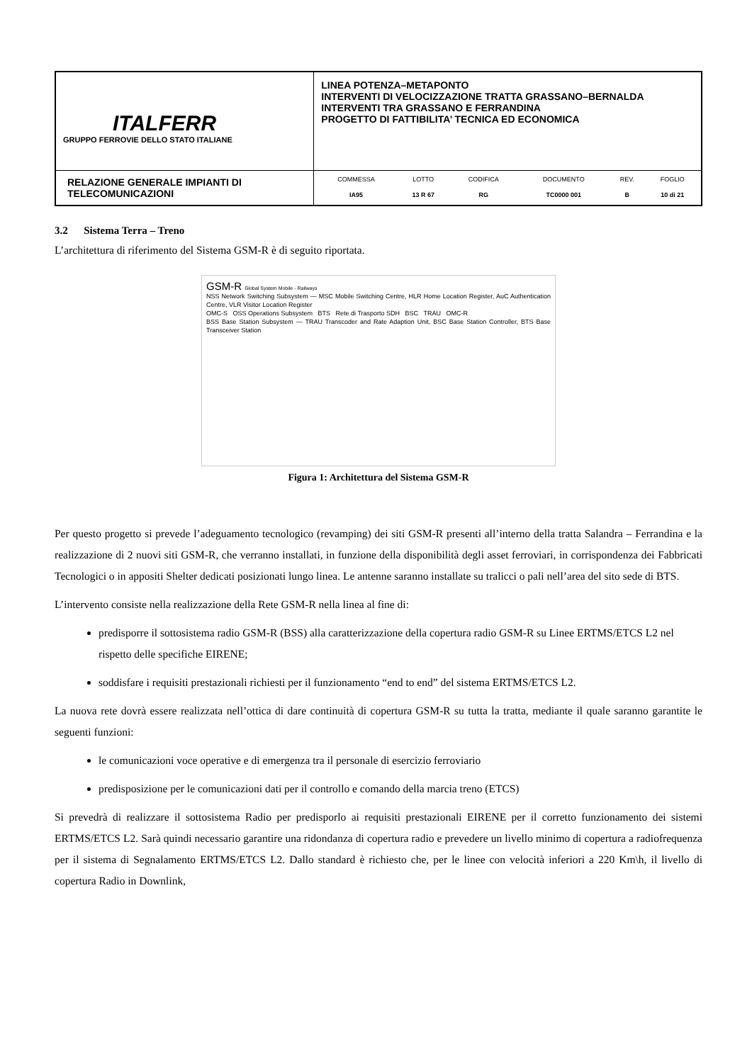| ITALFERR GRUPPO FERROVIE DELLO STATO ITALIANE | LINEA POTENZA–METAPONTO INTERVENTI DI VELOCIZZAZIONE TRATTA GRASSANO–BERNALDA INTERVENTI TRA GRASSANO E FERRANDINA PROGETTO DI FATTIBILITA’ TECNICA ED ECONOMICA |
| RELAZIONE GENERALE IMPIANTI DI TELECOMUNICAZIONI | / COMMESSA / LOTTO / CODIFICA / DOCUMENTO / REV. / FOGLIO / / IA95 / 13 R 67 / RG / TC0000 001 / B / 10 di 21 / |
3.2 Sistema Terra – Treno
L’architettura di riferimento del Sistema GSM-R è di seguito riportata.
GSM-R Global System Mobile - Railways
NSS Network Switching Subsystem — MSC Mobile Switching Centre, HLR Home Location Register, AuC Authentication Centre, VLR Visitor Location Register
OMC-S OSS Operations Subsystem BTS Rete di Trasporto SDH BSC TRAU OMC-R
BSS Base Station Subsystem — TRAU Transcoder and Rate Adaption Unit, BSC Base Station Controller, BTS Base Transceiver Station
Figura 1: Architettura del Sistema GSM-R
Per questo progetto si prevede l’adeguamento tecnologico (revamping) dei siti GSM-R presenti all’interno della tratta Salandra – Ferrandina e la realizzazione di 2 nuovi siti GSM-R, che verranno installati, in funzione della disponibilità degli asset ferroviari, in corrispondenza dei Fabbricati Tecnologici o in appositi Shelter dedicati posizionati lungo linea. Le antenne saranno installate su tralicci o pali nell’area del sito sede di BTS.
L’intervento consiste nella realizzazione della Rete GSM-R nella linea al fine di:
predisporre il sottosistema radio GSM-R (BSS) alla caratterizzazione della copertura radio GSM-R su Linee ERTMS/ETCS L2 nel rispetto delle specifiche EIRENE;
soddisfare i requisiti prestazionali richiesti per il funzionamento “end to end” del sistema ERTMS/ETCS L2.
La nuova rete dovrà essere realizzata nell’ottica di dare continuità di copertura GSM-R su tutta la tratta, mediante il quale saranno garantite le seguenti funzioni:
le comunicazioni voce operative e di emergenza tra il personale di esercizio ferroviario
predisposizione per le comunicazioni dati per il controllo e comando della marcia treno (ETCS)
Si prevedrà di realizzare il sottosistema Radio per predisporlo ai requisiti prestazionali EIRENE per il corretto funzionamento dei sistemi ERTMS/ETCS L2. Sarà quindi necessario garantire una ridondanza di copertura radio e prevedere un livello minimo di copertura a radiofrequenza per il sistema di Segnalamento ERTMS/ETCS L2. Dallo standard è richiesto che, per le linee con velocità inferiori a 220 Km\h, il livello di copertura Radio in Downlink,